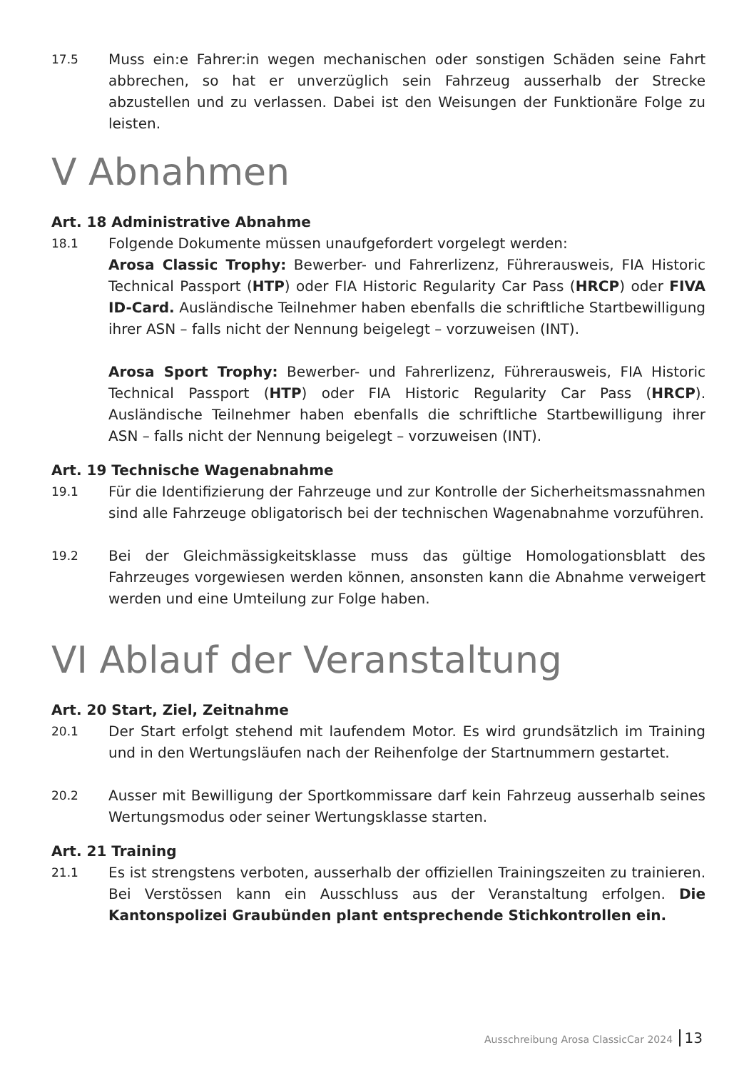17.5
Muss ein:e Fahrer:in wegen mechanischen oder sonstigen Schäden seine Fahrt abbrechen, so hat er unverzüglich sein Fahrzeug ausserhalb der Strecke abzustellen und zu verlassen. Dabei ist den Weisungen der Funktionäre Folge zu leisten.
V Abnahmen
Art. 18 Administrative Abnahme
18.1
Folgende Dokumente müssen unaufgefordert vorgelegt werden:
Arosa Classic Trophy: Bewerber- und Fahrerlizenz, Führerausweis, FIA Historic Technical Passport (HTP) oder FIA Historic Regularity Car Pass (HRCP) oder FIVA ID-Card. Ausländische Teilnehmer haben ebenfalls die schriftliche Startbewilligung ihrer ASN – falls nicht der Nennung beigelegt – vorzuweisen (INT).
Arosa Sport Trophy: Bewerber- und Fahrerlizenz, Führerausweis, FIA Historic Technical Passport (HTP) oder FIA Historic Regularity Car Pass (HRCP). Ausländische Teilnehmer haben ebenfalls die schriftliche Startbewilligung ihrer ASN – falls nicht der Nennung beigelegt – vorzuweisen (INT).
Art. 19 Technische Wagenabnahme
19.1
Für die Identifizierung der Fahrzeuge und zur Kontrolle der Sicherheitsmassnahmen sind alle Fahrzeuge obligatorisch bei der technischen Wagenabnahme vorzuführen.
19.2
Bei der Gleichmässigkeitsklasse muss das gültige Homologationsblatt des Fahrzeuges vorgewiesen werden können, ansonsten kann die Abnahme verweigert werden und eine Umteilung zur Folge haben.
VI Ablauf der Veranstaltung
Art. 20 Start, Ziel, Zeitnahme
20.1
Der Start erfolgt stehend mit laufendem Motor. Es wird grundsätzlich im Training und in den Wertungsläufen nach der Reihenfolge der Startnummern gestartet.
20.2
Ausser mit Bewilligung der Sportkommissare darf kein Fahrzeug ausserhalb seines Wertungsmodus oder seiner Wertungsklasse starten.
Art. 21 Training
21.1
Es ist strengstens verboten, ausserhalb der offiziellen Trainingszeiten zu trainieren. Bei Verstössen kann ein Ausschluss aus der Veranstaltung erfolgen. Die Kantonspolizei Graubünden plant entsprechende Stichkontrollen ein.
Ausschreibung Arosa ClassicCar 2024 13